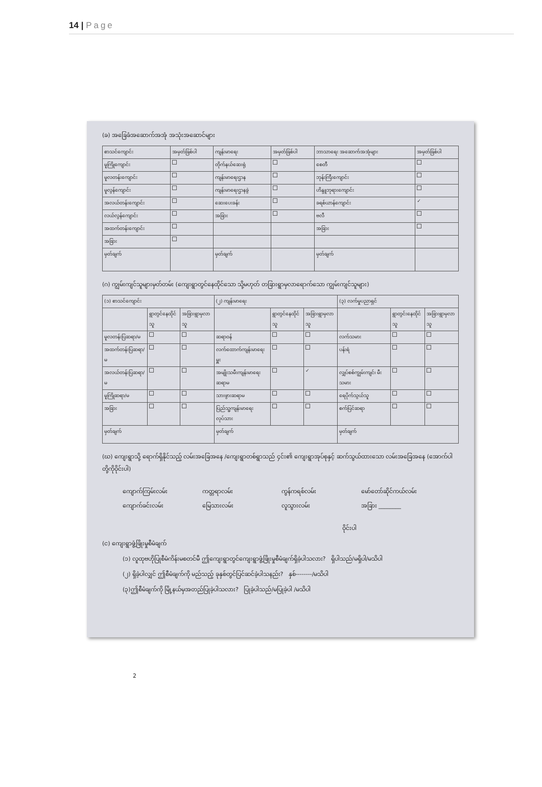14 | Page
(ခ) အခြေခံအဆောက်အအုံ အသုံးအဆောင်များ
| စာသင်ကျောင်း | အမှတ်ခြစ်ပါ | ကျန်းမာရေး | အမှတ်ခြစ်ပါ | ဘာသာရေး အဆောက်အအုံများ | အမှတ်ခြစ်ပါ |
| --- | --- | --- | --- | --- | --- |
| မူကြိုကျောင်း | | တိုက်နယ်ဆေးရုံ | | စေတီ | |
| မူလတန်းကျောင်း | | ကျန်းမာရေးဌာန | | ဘုန်းကြီးကျောင်း | |
| မူလွန်ကျောင်း | | ကျန်းမာရေးဌာနခွဲ | | ဟိန္ဒူဘုရားကျောင်း | |
| အလယ်တန်းကျောင်း | | ဆေးပေးခန်း | | ခရစ်ယာန်ကျောင်း | ✓ |
| လယ်လွန်ကျောင်း | | အခြား | | ဗလီ | |
| အထက်တန်းကျောင်း | | | | အခြား | |
| အခြား | | | | | |
| မှတ်ချက် | | မှတ်ချက် | | မှတ်ချက် | |
(ဂ) ကျွမ်းကျင်သူများမှတ်တမ်း (ကျေးရွာတွင်နေထိုင်သော သို့မဟုတ် တခြားရွာမှလာရောက်သော ကျွမ်းကျင်သူများ)
| (၁) စာသင်ကျောင်း | | | (၂) ကျန်းမာရေး | | | (၃) လက်မှုပညာရှင် | | |
| --- | --- | --- | --- | --- | --- | --- | --- | --- |
| | ရွာတွင်နေထိုင်သူ | အခြားရွာမှလာသူ | | ရွာတွင်နေထိုင်သူ | အခြားရွာမှလာသူ | | ရွာတွင်းနေထိုင်သူ | အခြားရွာမှလာသူ |
| မူလတန်းပြဆရာ/မ | | | ဆရာဝန် | | | လက်သမား | | |
| အထက်တန်းပြဆရာ/မ | | | လက်ထောက်ကျန်းမာရေးမှူး | | | ပန်းရံ | | |
| အလယ်တန်းပြဆရာ/မ | | | အမျိုးသမီးကျန်းမာရေးဆရာမ | | ✓ | လျှပ်စစ်ကျွမ်းကျင်၊ မီးသမား | | |
| မူကြိုဆရာ/မ | | | သားဖွားဆရာမ | | | ရေပိုက်သွယ်သူ | | |
| အခြား | | | ပြည်သူ့ကျန်းမာရေးလုပ်သား | | | စက်ပြင်ဆရာ | | |
| မှတ်ချက် | | | မှတ်ချက် | | | မှတ်ချက် | | |
(ဃ) ကျေးရွာသို့ ရောက်ရှိနိုင်သည့် လမ်းအခြေအနေ /ကျေးရွာတစ်ရွာသည် ၄င်း၏ ကျေးရွာအုပ်စုနှင့် ဆက်သွယ်ထားသော လမ်းအခြေအနေ (အောက်ပါတို့ကိုဝိုင်းပါ)
ကျောက်ကြမ်းလမ်း ကတ္တရာလမ်း ကွန်ကရစ်လမ်း မော်တော်ဆိုင်ကယ်လမ်း ကျောက်ခင်းလမ်း မြေသားလမ်း လူသွားလမ်း အခြား ________
ဝိုင်းပါ
(င) ကျေးရွာဖွံ့ဖြိုးမှုစီမံချက်
(၁) လူထုဗဟိုပြုစီမံကိန်းမစတင်မီ ဤကျေးရွာတွင်ကျေးရွာဖွံ့ဖြိုးမှုစီမံချက်ရှိခဲ့ပါသလား? ရှိပါသည်/မရှိပါ/မသိပါ
(၂) ရှိခဲ့ပါလျှင် ဤစီမံချက်ကို မည်သည့် ခုနှစ်တွင်ပြင်ဆင်ခဲ့ပါသနည်း? နှစ်--------/မသိပါ
(၃)ဤစီမံချက်ကို မြို့နယ်မှအတည်ပြုခဲ့ပါသလား? ပြုခဲ့ပါသည်/မပြုခဲ့ပါ /မသိပါ
2